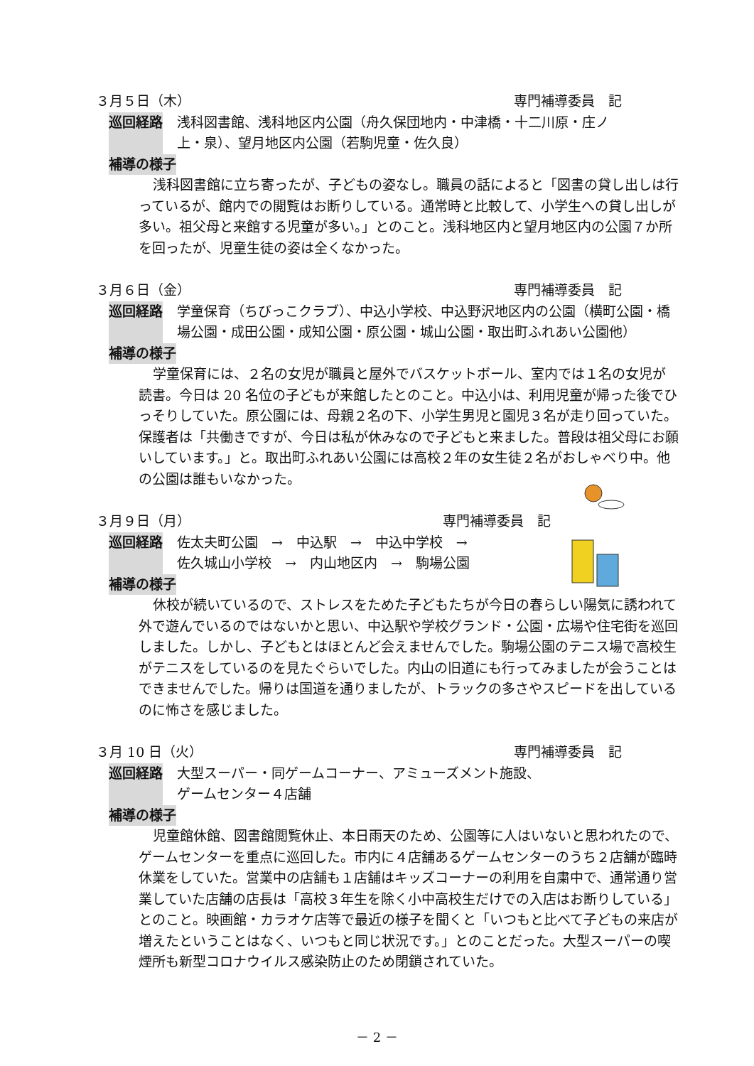３月５日（木） 専門補導委員　記
巡回経路 浅科図書館、浅科地区内公園（舟久保団地内・中津橋・十二川原・庄ノ上・泉）、望月地区内公園（若駒児童・佐久良）
補導の様子
浅科図書館に立ち寄ったが、子どもの姿なし。職員の話によると「図書の貸し出しは行っているが、館内での閲覧はお断りしている。通常時と比較して、小学生への貸し出しが多い。祖父母と来館する児童が多い。」とのこと。浅科地区内と望月地区内の公園７か所を回ったが、児童生徒の姿は全くなかった。
３月６日（金） 専門補導委員　記
巡回経路 学童保育（ちびっこクラブ）、中込小学校、中込野沢地区内の公園（横町公園・橋場公園・成田公園・成知公園・原公園・城山公園・取出町ふれあい公園他）
補導の様子
学童保育には、２名の女児が職員と屋外でバスケットボール、室内では１名の女児が読書。今日は 20 名位の子どもが来館したとのこと。中込小は、利用児童が帰った後でひっそりしていた。原公園には、母親２名の下、小学生男児と園児３名が走り回っていた。保護者は「共働きですが、今日は私が休みなので子どもと来ました。普段は祖父母にお願いしています。」と。取出町ふれあい公園には高校２年の女生徒２名がおしゃべり中。他の公園は誰もいなかった。
３月９日（月） 専門補導委員　記
巡回経路 佐太夫町公園　→　中込駅　→　中込中学校　→
佐久城山小学校　→　内山地区内　→　駒場公園
補導の様子
休校が続いているので、ストレスをためた子どもたちが今日の春らしい陽気に誘われて外で遊んでいるのではないかと思い、中込駅や学校グランド・公園・広場や住宅街を巡回しました。しかし、子どもとはほとんど会えませんでした。駒場公園のテニス場で高校生がテニスをしているのを見たぐらいでした。内山の旧道にも行ってみましたが会うことはできませんでした。帰りは国道を通りましたが、トラックの多さやスピードを出しているのに怖さを感じました。
３月 10 日（火） 専門補導委員　記
巡回経路 大型スーパー・同ゲームコーナー、アミューズメント施設、
ゲームセンター４店舗
補導の様子
児童館休館、図書館閲覧休止、本日雨天のため、公園等に人はいないと思われたので、ゲームセンターを重点に巡回した。市内に４店舗あるゲームセンターのうち２店舗が臨時休業をしていた。営業中の店舗も１店舗はキッズコーナーの利用を自粛中で、通常通り営業していた店舗の店長は「高校３年生を除く小中高校生だけでの入店はお断りしている」とのこと。映画館・カラオケ店等で最近の様子を聞くと「いつもと比べて子どもの来店が増えたということはなく、いつもと同じ状況です。」とのことだった。大型スーパーの喫煙所も新型コロナウイルス感染防止のため閉鎖されていた。
－ 2 －